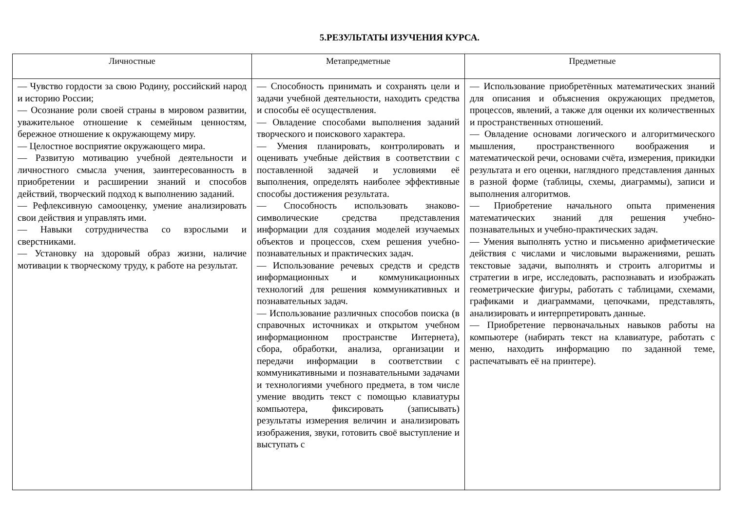5.РЕЗУЛЬТАТЫ ИЗУЧЕНИЯ КУРСА.
| Личностные | Метапредметные | Предметные |
| --- | --- | --- |
| — Чувство гордости за свою Родину, российский народ и историю России; — Осознание роли своей страны в мировом развитии, уважительное отношение к семейным ценностям, бережное отношение к окружающему миру. — Целостное восприятие окружающего мира. — Развитую мотивацию учебной деятельности и личностного смысла учения, заинтересованность в приобретении и расширении знаний и способов действий, творческий подход к выполнению заданий. — Рефлексивную самооценку, умение анализировать свои действия и управлять ими. — Навыки сотрудничества со взрослыми и сверстниками. — Установку на здоровый образ жизни, наличие мотивации к творческому труду, к работе на результат. | — Способность принимать и сохранять цели и задачи учебной деятельности, находить средства и способы её осуществления. — Овладение способами выполнения заданий творческого и поискового характера. — Умения планировать, контролировать и оценивать учебные действия в соответствии с поставленной задачей и условиями её выполнения, определять наиболее эффективные способы достижения результата. — Способность использовать знаково-символические средства представления информации для создания моделей изучаемых объектов и процессов, схем решения учебно-познавательных и практических задач. — Использование речевых средств и средств информационных и коммуникационных технологий для решения коммуникативных и познавательных задач. — Использование различных способов поиска (в справочных источниках и открытом учебном информационном пространстве Интернета), сбора, обработки, анализа, организации и передачи информации в соответствии с коммуникативными и познавательными задачами и технологиями учебного предмета, в том числе умение вводить текст с помощью клавиатуры компьютера, фиксировать (записывать) результаты измерения величин и анализировать изображения, звуки, готовить своё выступление и выступать с | — Использование приобретённых математических знаний для описания и объяснения окружающих предметов, процессов, явлений, а также для оценки их количественных и пространственных отношений. — Овладение основами логического и алгоритмического мышления, пространственного воображения и математической речи, основами счёта, измерения, прикидки результата и его оценки, наглядного представления данных в разной форме (таблицы, схемы, диаграммы), записи и выполнения алгоритмов. — Приобретение начального опыта применения математических знаний для решения учебно-познавательных и учебно-практических задач. — Умения выполнять устно и письменно арифметические действия с числами и числовыми выражениями, решать текстовые задачи, выполнять и строить алгоритмы и стратегии в игре, исследовать, распознавать и изображать геометрические фигуры, работать с таблицами, схемами, графиками и диаграммами, цепочками, представлять, анализировать и интерпретировать данные. — Приобретение первоначальных навыков работы на компьютере (набирать текст на клавиатуре, работать с меню, находить информацию по заданной теме, распечатывать её на принтере). |